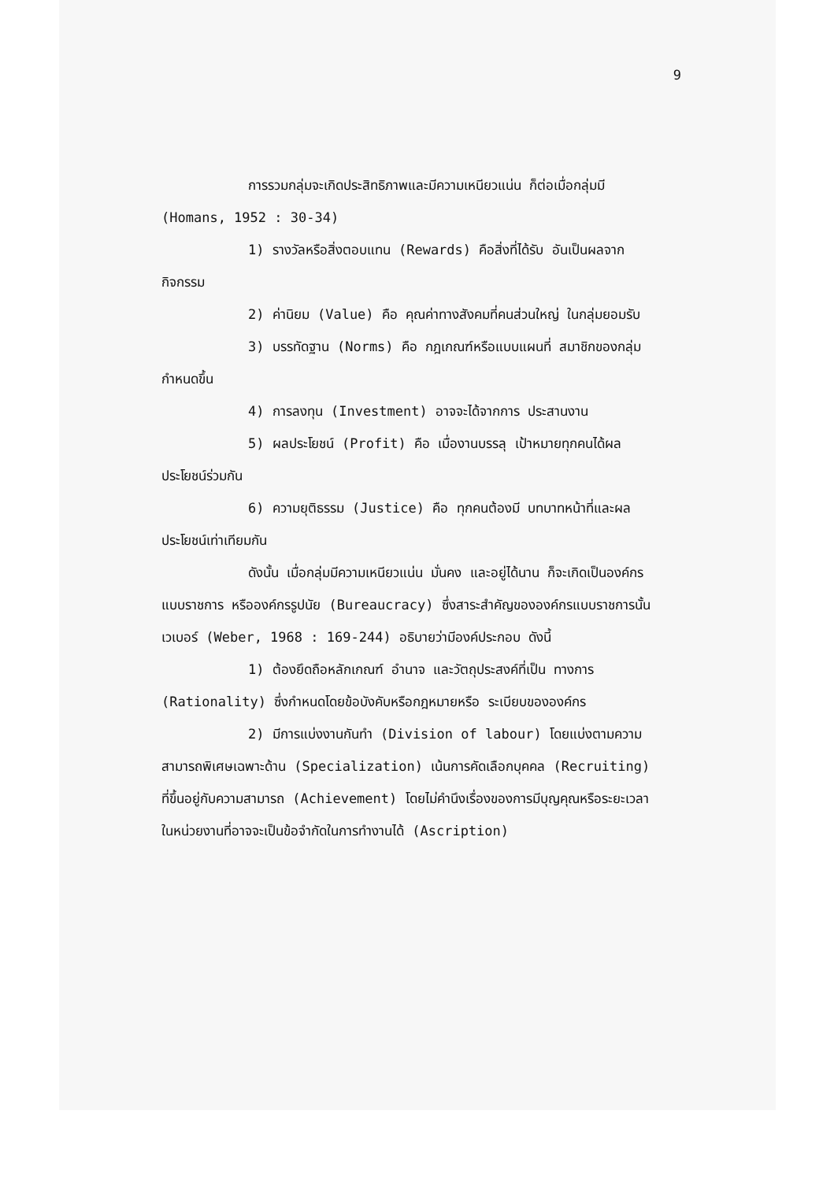9
การรวมกลุ่มจะเกิดประสิทธิภาพและมีความเหนียวแน่น ก็ต่อเมื่อกลุ่มมี (Homans, 1952 : 30-34)
1) รางวัลหรือสิ่งตอบแทน (Rewards) คือสิ่งที่ได้รับ อันเป็นผลจากกิจกรรม
2) ค่านิยม (Value) คือ คุณค่าทางสังคมที่คนส่วนใหญ่ ในกลุ่มยอมรับ
3) บรรทัดฐาน (Norms) คือ กฎเกณฑ์หรือแบบแผนที่ สมาชิกของกลุ่มกำหนดขึ้น
4) การลงทุน (Investment) อาจจะได้จากการ ประสานงาน
5) ผลประโยชน์ (Profit) คือ เมื่องานบรรลุ เป้าหมายทุกคนได้ผลประโยชน์ร่วมกัน
6) ความยุติธรรม (Justice) คือ ทุกคนต้องมี บทบาทหน้าที่และผลประโยชน์เท่าเทียมกัน
ดังนั้น เมื่อกลุ่มมีความเหนียวแน่น มั่นคง และอยู่ได้นาน ก็จะเกิดเป็นองค์กรแบบราชการ หรือองค์กรรูปนัย (Bureaucracy) ซึ่งสาระสำคัญขององค์กรแบบราชการนั้น เวเบอร์ (Weber, 1968 : 169-244) อธิบายว่ามีองค์ประกอบ ดังนี้
1) ต้องยึดถือหลักเกณฑ์ อำนาจ และวัตถุประสงค์ที่เป็น ทางการ (Rationality) ซึ่งกำหนดโดยข้อบังคับหรือกฎหมายหรือ ระเบียบขององค์กร
2) มีการแบ่งงานกันทำ (Division of labour) โดยแบ่งตามความสามารถพิเศษเฉพาะด้าน (Specialization) เน้นการคัดเลือกบุคคล (Recruiting) ที่ขึ้นอยู่กับความสามารถ (Achievement) โดยไม่คำนึงเรื่องของการมีบุญคุณหรือระยะเวลา ในหน่วยงานที่อาจจะเป็นข้อจำกัดในการทำงานได้ (Ascription)